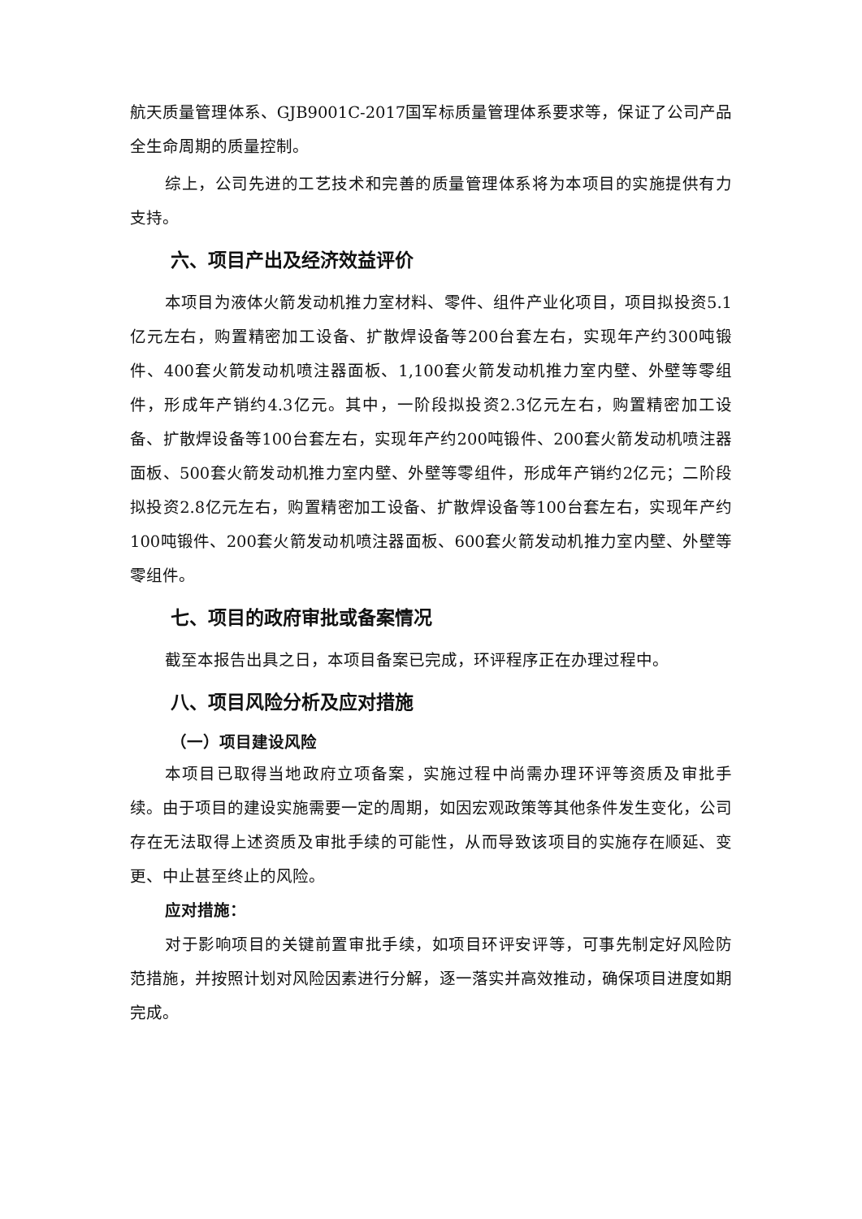航天质量管理体系、GJB9001C-2017国军标质量管理体系要求等，保证了公司产品全生命周期的质量控制。
综上，公司先进的工艺技术和完善的质量管理体系将为本项目的实施提供有力支持。
六、项目产出及经济效益评价
本项目为液体火箭发动机推力室材料、零件、组件产业化项目，项目拟投资5.1亿元左右，购置精密加工设备、扩散焊设备等200台套左右，实现年产约300吨锻件、400套火箭发动机喷注器面板、1,100套火箭发动机推力室内壁、外壁等零组件，形成年产销约4.3亿元。其中，一阶段拟投资2.3亿元左右，购置精密加工设备、扩散焊设备等100台套左右，实现年产约200吨锻件、200套火箭发动机喷注器面板、500套火箭发动机推力室内壁、外壁等零组件，形成年产销约2亿元；二阶段拟投资2.8亿元左右，购置精密加工设备、扩散焊设备等100台套左右，实现年产约100吨锻件、200套火箭发动机喷注器面板、600套火箭发动机推力室内壁、外壁等零组件。
七、项目的政府审批或备案情况
截至本报告出具之日，本项目备案已完成，环评程序正在办理过程中。
八、项目风险分析及应对措施
（一）项目建设风险
本项目已取得当地政府立项备案，实施过程中尚需办理环评等资质及审批手续。由于项目的建设实施需要一定的周期，如因宏观政策等其他条件发生变化，公司存在无法取得上述资质及审批手续的可能性，从而导致该项目的实施存在顺延、变更、中止甚至终止的风险。
应对措施：
对于影响项目的关键前置审批手续，如项目环评安评等，可事先制定好风险防范措施，并按照计划对风险因素进行分解，逐一落实并高效推动，确保项目进度如期完成。